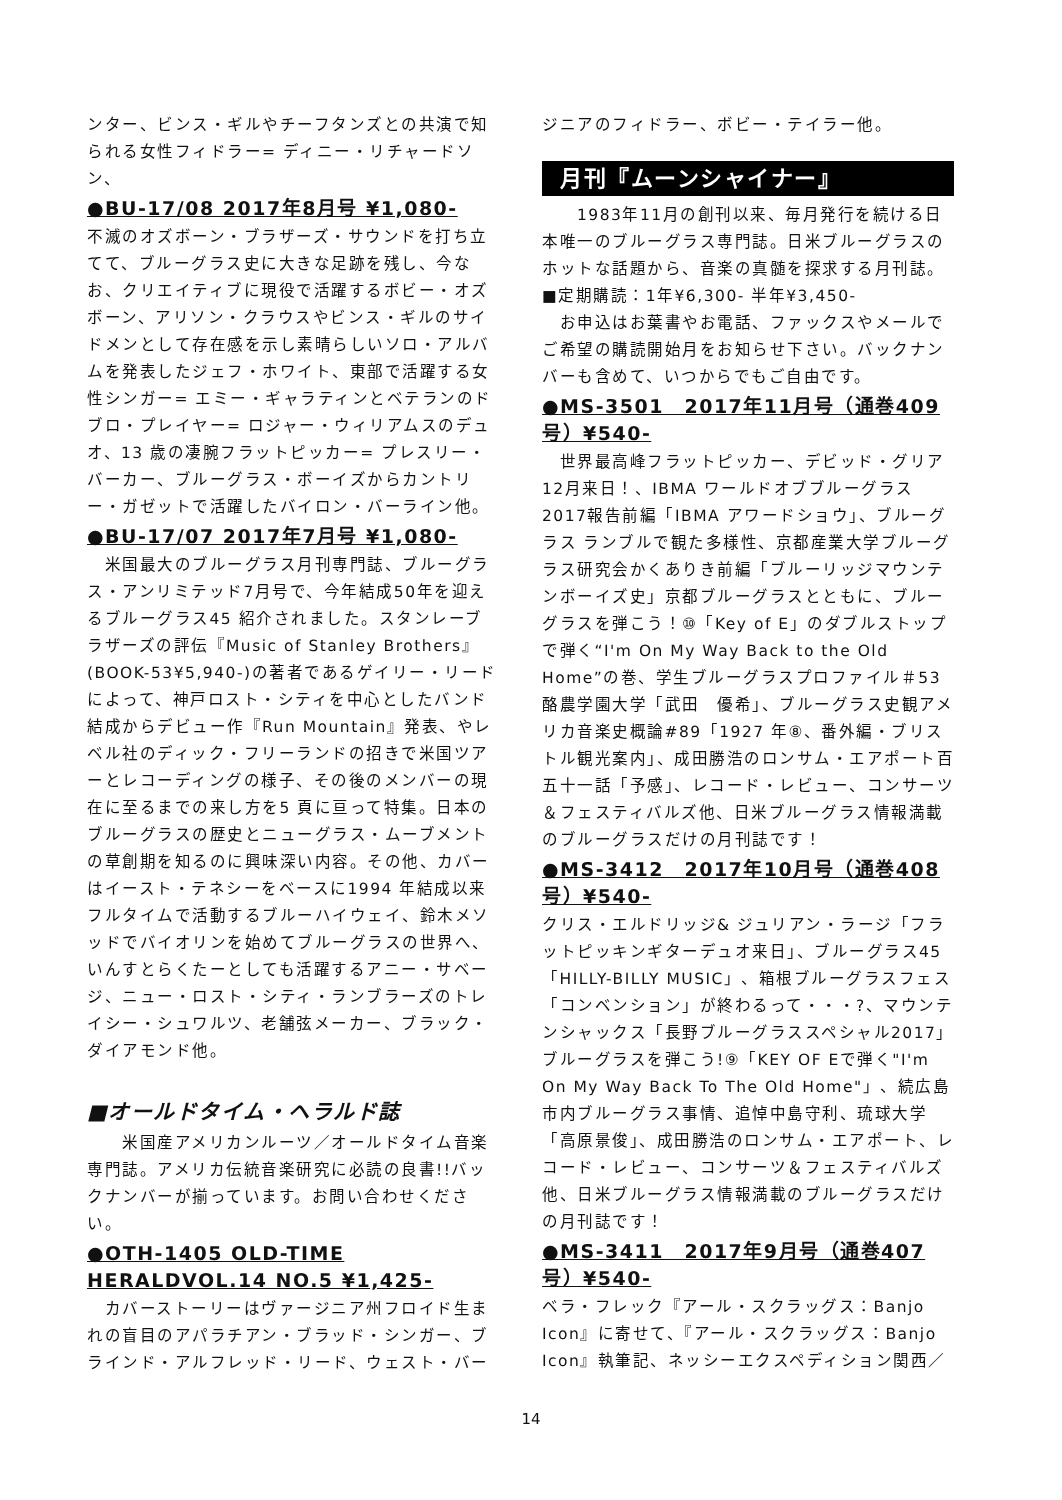ンター、ビンス・ギルやチーフタンズとの共演で知られる女性フィドラー= ディニー・リチャードソン、
●BU-17/08 2017年8月号 ¥1,080-
不滅のオズボーン・ブラザーズ・サウンドを打ち立てて、ブルーグラス史に大きな足跡を残し、今なお、クリエイティブに現役で活躍するボビー・オズボーン、アリソン・クラウスやビンス・ギルのサイドメンとして存在感を示し素晴らしいソロ・アルバムを発表したジェフ・ホワイト、東部で活躍する女性シンガー= エミー・ギャラティンとベテランのドブロ・プレイヤー= ロジャー・ウィリアムスのデュオ、13 歳の凄腕フラットピッカー= プレスリー・バーカー、ブルーグラス・ボーイズからカントリー・ガゼットで活躍したバイロン・バーライン他。
●BU-17/07 2017年7月号 ¥1,080-
　米国最大のブルーグラス月刊専門誌、ブルーグラス・アンリミテッド7月号で、今年結成50年を迎えるブルーグラス45 紹介されました。スタンレーブラザーズの評伝『Music of Stanley Brothers』(BOOK-53¥5,940-)の著者であるゲイリー・リードによって、神戸ロスト・シティを中心としたバンド結成からデビュー作『Run Mountain』発表、やレベル社のディック・フリーランドの招きで米国ツアーとレコーディングの様子、その後のメンバーの現在に至るまでの来し方を5 頁に亘って特集。日本のブルーグラスの歴史とニューグラス・ムーブメントの草創期を知るのに興味深い内容。その他、カバーはイースト・テネシーをベースに1994 年結成以来フルタイムで活動するブルーハイウェイ、鈴木メソッドでバイオリンを始めてブルーグラスの世界へ、いんすとらくたーとしても活躍するアニー・サベージ、ニュー・ロスト・シティ・ランブラーズのトレイシー・シュワルツ、老舗弦メーカー、ブラック・ダイアモンド他。
■オールドタイム・ヘラルド誌
　　米国産アメリカンルーツ／オールドタイム音楽専門誌。アメリカ伝統音楽研究に必読の良書!!バックナンバーが揃っています。お問い合わせください。
●OTH-1405 OLD-TIME HERALDVOL.14 NO.5 ¥1,425-
　カバーストーリーはヴァージニア州フロイド生まれの盲目のアパラチアン・ブラッド・シンガー、ブラインド・アルフレッド・リード、ウェスト・バー
ジニアのフィドラー、ボビー・テイラー他。
月刊『ムーンシャイナー』
　　1983年11月の創刊以来、毎月発行を続ける日本唯一のブルーグラス専門誌。日米ブルーグラスのホットな話題から、音楽の真髄を探求する月刊誌。
■定期購読：1年¥6,300- 半年¥3,450-
　お申込はお葉書やお電話、ファックスやメールでご希望の購読開始月をお知らせ下さい。バックナンバーも含めて、いつからでもご自由です。
●MS-3501　2017年11月号（通巻409号）¥540-
　世界最高峰フラットピッカー、デビッド・グリア12月来日！、IBMA ワールドオブブルーグラス2017報告前編「IBMA アワードショウ」、ブルーグラス ランブルで観た多様性、京都産業大学ブルーグラス研究会かくありき前編「ブルーリッジマウンテンボーイズ史」京都ブルーグラスとともに、ブルーグラスを弾こう！⑩「Key of E」のダブルストップで弾く“I'm On My Way Back to the Old Home”の巻、学生ブルーグラスプロファイル＃53 酪農学園大学「武田　優希」、ブルーグラス史観アメリカ音楽史概論#89「1927 年⑧、番外編・ブリストル観光案内」、成田勝浩のロンサム・エアポート百五十一話「予感」、レコード・レビュー、コンサーツ＆フェスティバルズ他、日米ブルーグラス情報満載のブルーグラスだけの月刊誌です！
●MS-3412　2017年10月号（通巻408号）¥540-
クリス・エルドリッジ& ジュリアン・ラージ「フラットピッキンギターデュオ来日」、ブルーグラス45「HILLY-BILLY MUSIC」、箱根ブルーグラスフェス「コンベンション」が終わるって・・・?、マウンテンシャックス「長野ブルーグラススペシャル2017」ブルーグラスを弾こう!⑨「KEY OF Eで弾く"I'm On My Way Back To The Old Home"」、続広島市内ブルーグラス事情、追悼中島守利、琉球大学「高原景俊」、成田勝浩のロンサム・エアポート、レコード・レビュー、コンサーツ＆フェスティバルズ他、日米ブルーグラス情報満載のブルーグラスだけの月刊誌です！
●MS-3411　2017年9月号（通巻407号）¥540-
ベラ・フレック『アール・スクラッグス：Banjo Icon』に寄せて、『アール・スクラッグス：Banjo Icon』執筆記、ネッシーエクスペディション関西／
14